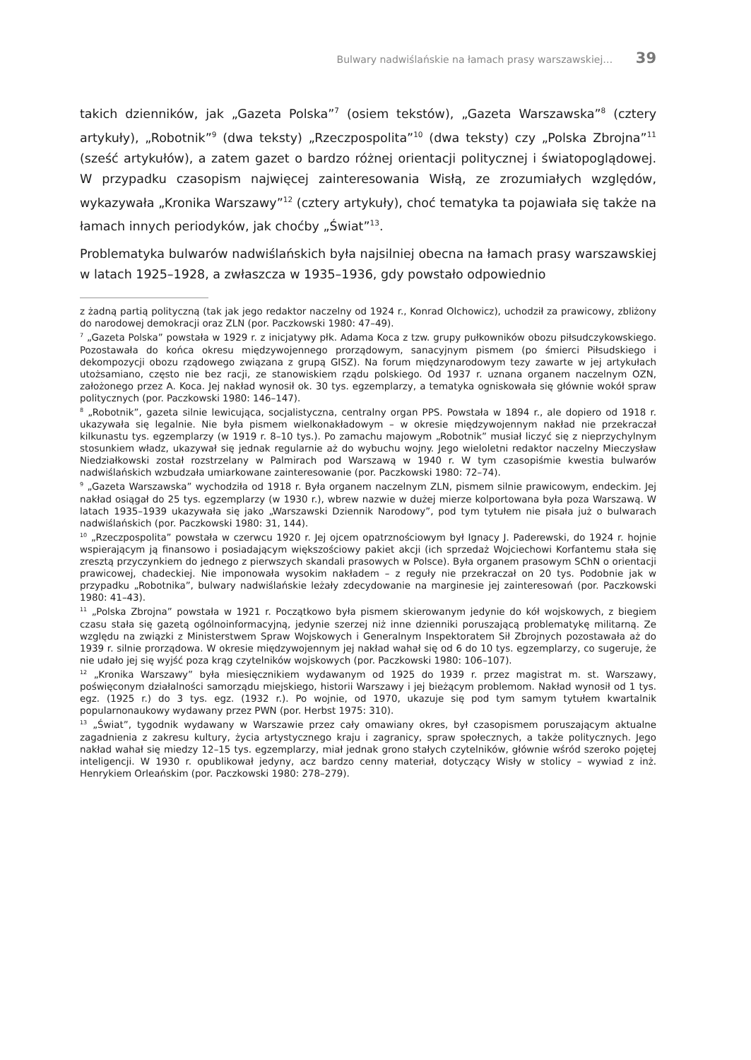Bulwary nadwiślańskie na łamach prasy warszawskiej… 39
takich dzienników, jak „Gazeta Polska”<sup>7</sup> (osiem tekstów), „Gazeta Warszawska”<sup>8</sup> (cztery artykuły), „Robotnik”<sup>9</sup> (dwa teksty) „Rzeczpospolita”<sup>10</sup> (dwa teksty) czy „Polska Zbrojna”<sup>11</sup> (sześć artykułów), a zatem gazet o bardzo różnej orientacji politycznej i światopoglądowej. W przypadku czasopism najwięcej zainteresowania Wisłą, ze zrozumiałych względów, wykazywała „Kronika Warszawy”<sup>12</sup> (cztery artykuły), choć tematyka ta pojawiała się także na łamach innych periodyków, jak choćby „Świat”<sup>13</sup>.
Problematyka bulwarów nadwiślańskich była najsilniej obecna na łamach prasy warszawskiej w latach 1925–1928, a zwłaszcza w 1935–1936, gdy powstało odpowiednio
z żadną partią polityczną (tak jak jego redaktor naczelny od 1924 r., Konrad Olchowicz), uchodził za prawicowy, zbliżony do narodowej demokracji oraz ZLN (por. Paczkowski 1980: 47–49).
<sup>7</sup> „Gazeta Polska” powstała w 1929 r. z inicjatywy płk. Adama Koca z tzw. grupy pułkowników obozu piłsudczykowskiego. Pozostawała do końca okresu międzywojennego prorządowym, sanacyjnym pismem (po śmierci Piłsudskiego i dekompozycji obozu rządowego związana z grupą GISZ). Na forum międzynarodowym tezy zawarte w jej artykułach utożsamiano, często nie bez racji, ze stanowiskiem rządu polskiego. Od 1937 r. uznana organem naczelnym OZN, założonego przez A. Koca. Jej nakład wynosił ok. 30 tys. egzemplarzy, a tematyka ogniskowała się głównie wokół spraw politycznych (por. Paczkowski 1980: 146–147).
<sup>8</sup> „Robotnik”, gazeta silnie lewicująca, socjalistyczna, centralny organ PPS. Powstała w 1894 r., ale dopiero od 1918 r. ukazywała się legalnie. Nie była pismem wielkonakładowym – w okresie międzywojennym nakład nie przekraczał kilkunastu tys. egzemplarzy (w 1919 r. 8–10 tys.). Po zamachu majowym „Robotnik” musiał liczyć się z nieprzychylnym stosunkiem władz, ukazywał się jednak regularnie aż do wybuchu wojny. Jego wieloletni redaktor naczelny Mieczysław Niedziałkowski został rozstrzelany w Palmirach pod Warszawą w 1940 r. W tym czasopiśmie kwestia bulwarów nadwiślańskich wzbudzała umiarkowane zainteresowanie (por. Paczkowski 1980: 72–74).
<sup>9</sup> „Gazeta Warszawska” wychodziła od 1918 r. Była organem naczelnym ZLN, pismem silnie prawicowym, endeckim. Jej nakład osiągał do 25 tys. egzemplarzy (w 1930 r.), wbrew nazwie w dużej mierze kolportowana była poza Warszawą. W latach 1935–1939 ukazywała się jako „Warszawski Dziennik Narodowy”, pod tym tytułem nie pisała już o bulwarach nadwiślańskich (por. Paczkowski 1980: 31, 144).
<sup>10</sup> „Rzeczpospolita” powstała w czerwcu 1920 r. Jej ojcem opatrznościowym był Ignacy J. Paderewski, do 1924 r. hojnie wspierającym ją finansowo i posiadającym większościowy pakiet akcji (ich sprzedaż Wojciechowi Korfantemu stała się zresztą przyczynkiem do jednego z pierwszych skandali prasowych w Polsce). Była organem prasowym SChN o orientacji prawicowej, chadeckiej. Nie imponowała wysokim nakładem – z reguły nie przekraczał on 20 tys. Podobnie jak w przypadku „Robotnika”, bulwary nadwiślańskie leżały zdecydowanie na marginesie jej zainteresowań (por. Paczkowski 1980: 41–43).
<sup>11</sup> „Polska Zbrojna” powstała w 1921 r. Początkowo była pismem skierowanym jedynie do kół wojskowych, z biegiem czasu stała się gazetą ogólnoinformacyjną, jedynie szerzej niż inne dzienniki poruszającą problematykę militarną. Ze względu na związki z Ministerstwem Spraw Wojskowych i Generalnym Inspektoratem Sił Zbrojnych pozostawała aż do 1939 r. silnie prorządowa. W okresie międzywojennym jej nakład wahał się od 6 do 10 tys. egzemplarzy, co sugeruje, że nie udało jej się wyjść poza krąg czytelników wojskowych (por. Paczkowski 1980: 106–107).
<sup>12</sup> „Kronika Warszawy” była miesięcznikiem wydawanym od 1925 do 1939 r. przez magistrat m. st. Warszawy, poświęconym działalności samorządu miejskiego, historii Warszawy i jej bieżącym problemom. Nakład wynosił od 1 tys. egz. (1925 r.) do 3 tys. egz. (1932 r.). Po wojnie, od 1970, ukazuje się pod tym samym tytułem kwartalnik popularnonaukowy wydawany przez PWN (por. Herbst 1975: 310).
<sup>13</sup> „Świat”, tygodnik wydawany w Warszawie przez cały omawiany okres, był czasopismem poruszającym aktualne zagadnienia z zakresu kultury, życia artystycznego kraju i zagranicy, spraw społecznych, a także politycznych. Jego nakład wahał się miedzy 12–15 tys. egzemplarzy, miał jednak grono stałych czytelników, głównie wśród szeroko pojętej inteligencji. W 1930 r. opublikował jedyny, acz bardzo cenny materiał, dotyczący Wisły w stolicy – wywiad z inż. Henrykiem Orleańskim (por. Paczkowski 1980: 278–279).